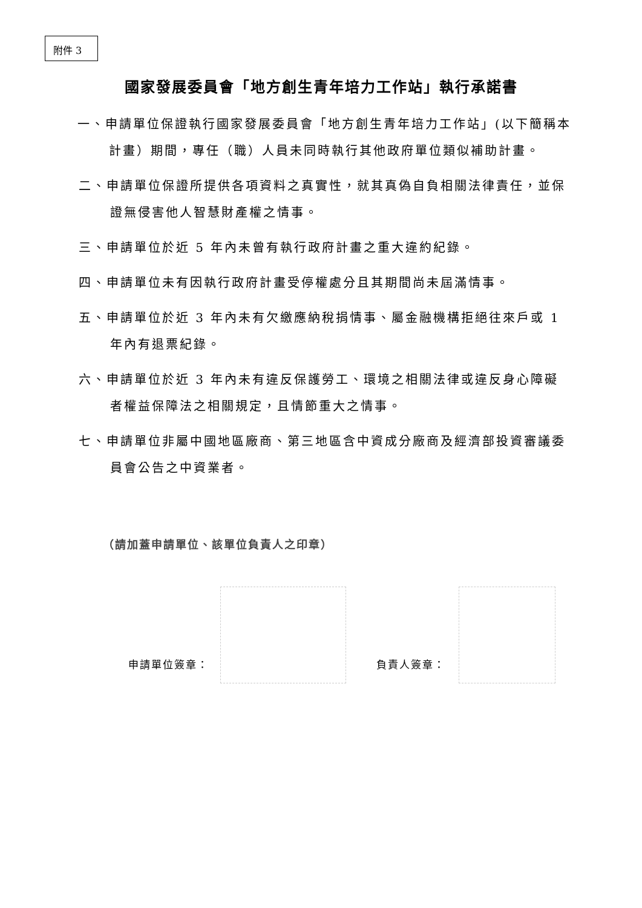附件 3
國家發展委員會「地方創生青年培力工作站」執行承諾書
一、申請單位保證執行國家發展委員會「地方創生青年培力工作站」(以下簡稱本計畫）期間，專任（職）人員未同時執行其他政府單位類似補助計畫。
二、申請單位保證所提供各項資料之真實性，就其真偽自負相關法律責任，並保證無侵害他人智慧財產權之情事。
三、申請單位於近 5 年內未曾有執行政府計畫之重大違約紀錄。
四、申請單位未有因執行政府計畫受停權處分且其期間尚未屆滿情事。
五、申請單位於近 3 年內未有欠繳應納稅捐情事、屬金融機構拒絕往來戶或 1 年內有退票紀錄。
六、申請單位於近 3 年內未有違反保護勞工、環境之相關法律或違反身心障礙者權益保障法之相關規定，且情節重大之情事。
七、申請單位非屬中國地區廠商、第三地區含中資成分廠商及經濟部投資審議委員會公告之中資業者。
（請加蓋申請單位、該單位負責人之印章）
申請單位簽章：
負責人簽章：